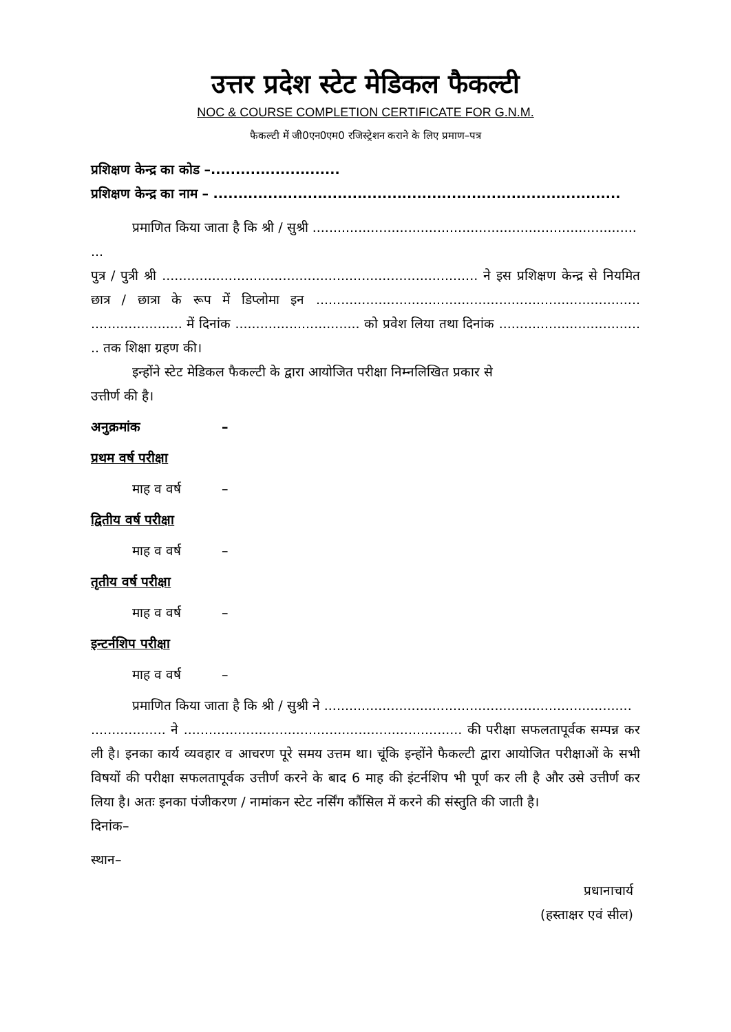उत्तर प्रदेश स्टेट मेडिकल फैकल्टी
NOC & COURSE COMPLETION CERTIFICATE FOR G.N.M.
फैकल्टी में जी0एन0एम0 रजिस्ट्रेशन कराने के लिए प्रमाण–पत्र
प्रशिक्षण केन्द्र का कोड –..........................
प्रशिक्षण केन्द्र का नाम – ..................................................................................
प्रमाणित किया जाता है कि श्री / सुश्री ..............................................................................
...
पुत्र / पुत्री श्री ............................................................................ ने इस प्रशिक्षण केन्द्र से नियमित छात्र / छात्रा के रूप में डिप्लोमा इन .............................................................................. ...................... में दिनांक .............................. को प्रवेश लिया तथा दिनांक .................................. .. तक शिक्षा ग्रहण की।
इन्होंने स्टेट मेडिकल फैकल्टी के द्वारा आयोजित परीक्षा निम्नलिखित प्रकार से
उत्तीर्ण की है।
अनुक्रमांक –
प्रथम वर्ष परीक्षा
माह व वर्ष –
द्वितीय वर्ष परीक्षा
माह व वर्ष –
तृतीय वर्ष परीक्षा
माह व वर्ष –
इन्टर्नशिप परीक्षा
माह व वर्ष –
प्रमाणित किया जाता है कि श्री / सुश्री ने ..........................................................................
.................. ने ................................................................... की परीक्षा सफलतापूर्वक सम्पन्न कर ली है। इनका कार्य व्यवहार व आचरण पूरे समय उत्तम था। चूंकि इन्होंने फैकल्टी द्वारा आयोजित परीक्षाओं के सभी विषयों की परीक्षा सफलतापूर्वक उत्तीर्ण करने के बाद 6 माह की इंटर्नशिप भी पूर्ण कर ली है और उसे उत्तीर्ण कर लिया है। अतः इनका पंजीकरण / नामांकन स्टेट नर्सिंग कौंसिल में करने की संस्तुति की जाती है।
दिनांक–
स्थान–
प्रधानाचार्य
(हस्ताक्षर एवं सील)